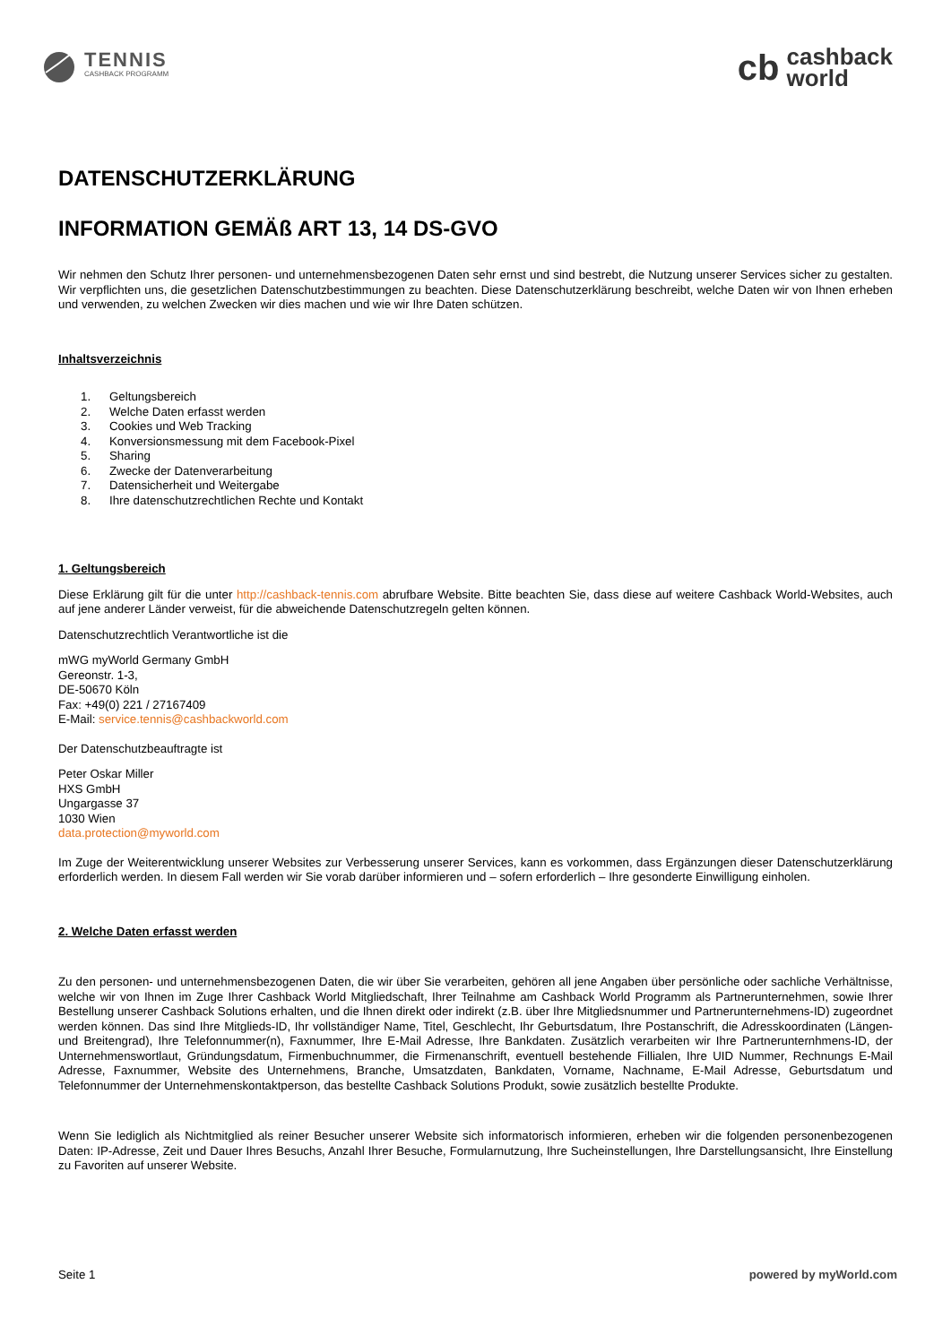TENNIS
CASHBACK PROGRAMM
cb
cashback
world
DATENSCHUTZERKLÄRUNG
INFORMATION GEMÄß ART 13, 14 DS-GVO
Wir nehmen den Schutz Ihrer personen- und unternehmensbezogenen Daten sehr ernst und sind bestrebt, die Nutzung unserer Services sicher zu gestalten. Wir verpflichten uns, die gesetzlichen Datenschutzbestimmungen zu beachten. Diese Datenschutzerklärung beschreibt, welche Daten wir von Ihnen erheben und verwenden, zu welchen Zwecken wir dies machen und wie wir Ihre Daten schützen.
Inhaltsverzeichnis
1. Geltungsbereich
2. Welche Daten erfasst werden
3. Cookies und Web Tracking
4. Konversionsmessung mit dem Facebook-Pixel
5. Sharing
6. Zwecke der Datenverarbeitung
7. Datensicherheit und Weitergabe
8. Ihre datenschutzrechtlichen Rechte und Kontakt
1. Geltungsbereich
Diese Erklärung gilt für die unter http://cashback-tennis.com abrufbare Website. Bitte beachten Sie, dass diese auf weitere Cashback World-Websites, auch auf jene anderer Länder verweist, für die abweichende Datenschutzregeln gelten können.
Datenschutzrechtlich Verantwortliche ist die
mWG myWorld Germany GmbH
Gereonstr. 1-3,
DE-50670 Köln
Fax: +49(0) 221 / 27167409
E-Mail: service.tennis@cashbackworld.com
Der Datenschutzbeauftragte ist
Peter Oskar Miller
HXS GmbH
Ungargasse 37
1030 Wien
data.protection@myworld.com
Im Zuge der Weiterentwicklung unserer Websites zur Verbesserung unserer Services, kann es vorkommen, dass Ergänzungen dieser Datenschutzerklärung erforderlich werden. In diesem Fall werden wir Sie vorab darüber informieren und – sofern erforderlich – Ihre gesonderte Einwilligung einholen.
2. Welche Daten erfasst werden
Zu den personen- und unternehmensbezogenen Daten, die wir über Sie verarbeiten, gehören all jene Angaben über persönliche oder sachliche Verhältnisse, welche wir von Ihnen im Zuge Ihrer Cashback World Mitgliedschaft, Ihrer Teilnahme am Cashback World Programm als Partnerunternehmen, sowie Ihrer Bestellung unserer Cashback Solutions erhalten, und die Ihnen direkt oder indirekt (z.B. über Ihre Mitgliedsnummer und Partnerunternehmens-ID) zugeordnet werden können. Das sind Ihre Mitglieds-ID, Ihr vollständiger Name, Titel, Geschlecht, Ihr Geburtsdatum, Ihre Postanschrift, die Adresskoordinaten (Längen- und Breitengrad), Ihre Telefonnummer(n), Faxnummer, Ihre E-Mail Adresse, Ihre Bankdaten. Zusätzlich verarbeiten wir Ihre Partnerunternhmens-ID, der Unternehmenswortlaut, Gründungsdatum, Firmenbuchnummer, die Firmenanschrift, eventuell bestehende Fillialen, Ihre UID Nummer, Rechnungs E-Mail Adresse, Faxnummer, Website des Unternehmens, Branche, Umsatzdaten, Bankdaten, Vorname, Nachname, E-Mail Adresse, Geburtsdatum und Telefonnummer der Unternehmenskontaktperson, das bestellte Cashback Solutions Produkt, sowie zusätzlich bestellte Produkte.
Wenn Sie lediglich als Nichtmitglied als reiner Besucher unserer Website sich informatorisch informieren, erheben wir die folgenden personenbezogenen Daten: IP-Adresse, Zeit und Dauer Ihres Besuchs, Anzahl Ihrer Besuche, Formularnutzung, Ihre Sucheinstellungen, Ihre Darstellungsansicht, Ihre Einstellung zu Favoriten auf unserer Website.
Seite 1 powered by myWorld.com